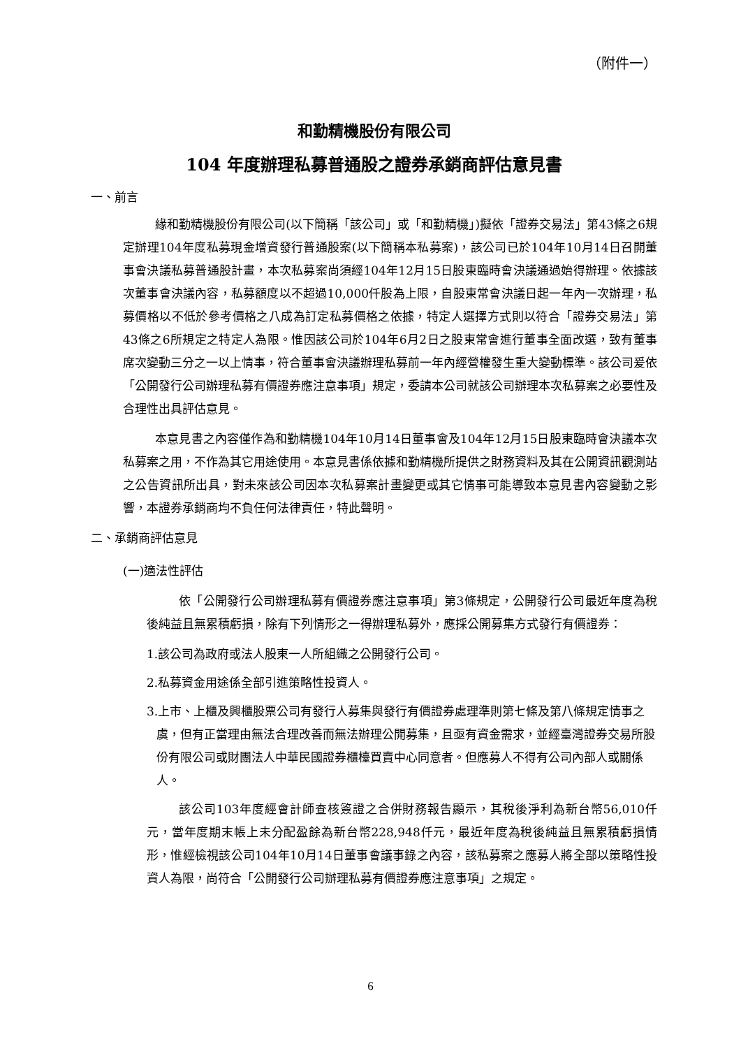（附件一）
和勤精機股份有限公司
104 年度辦理私募普通股之證券承銷商評估意見書
一、前言
緣和勤精機股份有限公司(以下簡稱「該公司」或「和勤精機」)擬依「證券交易法」第43條之6規定辦理104年度私募現金增資發行普通股案(以下簡稱本私募案)，該公司已於104年10月14日召開董事會決議私募普通股計畫，本次私募案尚須經104年12月15日股東臨時會決議通過始得辦理。依據該次董事會決議內容，私募額度以不超過10,000仟股為上限，自股東常會決議日起一年內一次辦理，私募價格以不低於參考價格之八成為訂定私募價格之依據，特定人選擇方式則以符合「證券交易法」第43條之6所規定之特定人為限。惟因該公司於104年6月2日之股東常會進行董事全面改選，致有董事席次變動三分之一以上情事，符合董事會決議辦理私募前一年內經營權發生重大變動標準。該公司爰依「公開發行公司辦理私募有價證券應注意事項」規定，委請本公司就該公司辦理本次私募案之必要性及合理性出具評估意見。
本意見書之內容僅作為和勤精機104年10月14日董事會及104年12月15日股東臨時會決議本次私募案之用，不作為其它用途使用。本意見書係依據和勤精機所提供之財務資料及其在公開資訊觀測站之公告資訊所出具，對未來該公司因本次私募案計畫變更或其它情事可能導致本意見書內容變動之影響，本證券承銷商均不負任何法律責任，特此聲明。
二、承銷商評估意見
(一)適法性評估
依「公開發行公司辦理私募有價證券應注意事項」第3條規定，公開發行公司最近年度為稅後純益且無累積虧損，除有下列情形之一得辦理私募外，應採公開募集方式發行有價證券：
1.該公司為政府或法人股東一人所組織之公開發行公司。
2.私募資金用途係全部引進策略性投資人。
3.上市、上櫃及興櫃股票公司有發行人募集與發行有價證券處理準則第七條及第八條規定情事之虞，但有正當理由無法合理改善而無法辦理公開募集，且亟有資金需求，並經臺灣證券交易所股份有限公司或財團法人中華民國證券櫃檯買賣中心同意者。但應募人不得有公司內部人或關係人。
該公司103年度經會計師查核簽證之合併財務報告顯示，其稅後淨利為新台幣56,010仟元，當年度期末帳上未分配盈餘為新台幣228,948仟元，最近年度為稅後純益且無累積虧損情形，惟經檢視該公司104年10月14日董事會議事錄之內容，該私募案之應募人將全部以策略性投資人為限，尚符合「公開發行公司辦理私募有價證券應注意事項」之規定。
6